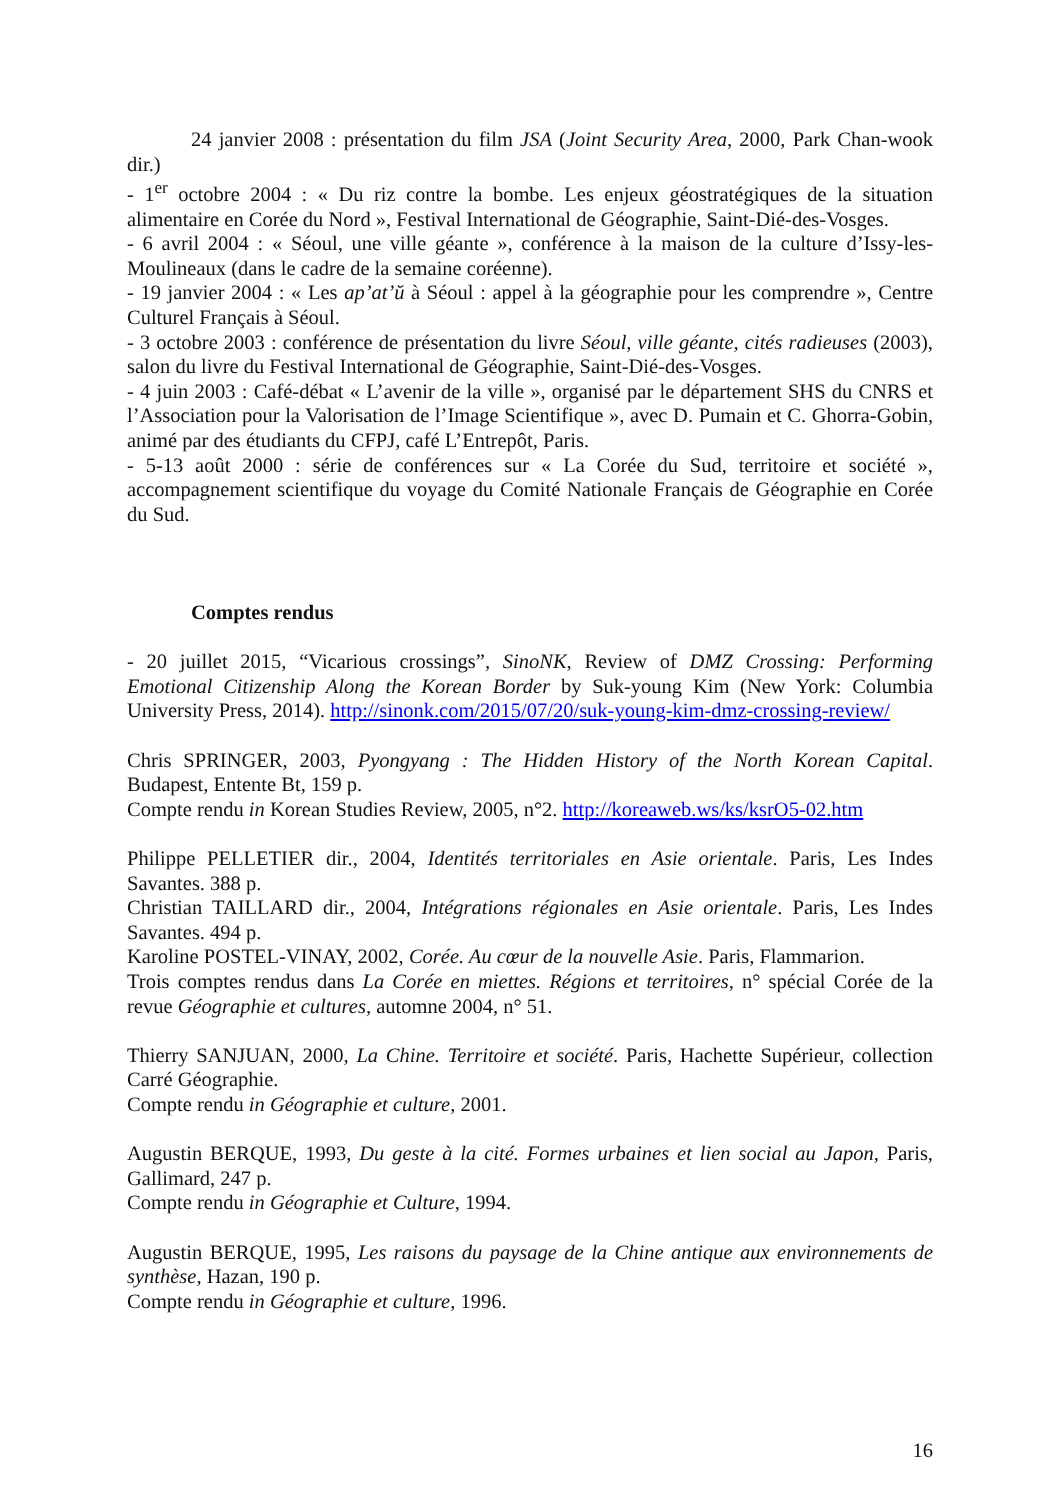24 janvier 2008 : présentation du film JSA (Joint Security Area, 2000, Park Chan-wook dir.)
- 1<sup>er</sup> octobre 2004 : « Du riz contre la bombe. Les enjeux géostratégiques de la situation alimentaire en Corée du Nord », Festival International de Géographie, Saint-Dié-des-Vosges.
- 6 avril 2004 : « Séoul, une ville géante », conférence à la maison de la culture d’Issy-les-Moulineaux (dans le cadre de la semaine coréenne).
- 19 janvier 2004 : « Les ap’at’ŭ à Séoul : appel à la géographie pour les comprendre », Centre Culturel Français à Séoul.
- 3 octobre 2003 : conférence de présentation du livre Séoul, ville géante, cités radieuses (2003), salon du livre du Festival International de Géographie, Saint-Dié-des-Vosges.
- 4 juin 2003 : Café-débat « L’avenir de la ville », organisé par le département SHS du CNRS et l’Association pour la Valorisation de l’Image Scientifique », avec D. Pumain et C. Ghorra-Gobin, animé par des étudiants du CFPJ, café L’Entrepôt, Paris.
- 5-13 août 2000 : série de conférences sur « La Corée du Sud, territoire et société », accompagnement scientifique du voyage du Comité Nationale Français de Géographie en Corée du Sud.
Comptes rendus
- 20 juillet 2015, “Vicarious crossings”, SinoNK, Review of DMZ Crossing: Performing Emotional Citizenship Along the Korean Border by Suk-young Kim (New York: Columbia University Press, 2014). http://sinonk.com/2015/07/20/suk-young-kim-dmz-crossing-review/
Chris SPRINGER, 2003, Pyongyang : The Hidden History of the North Korean Capital. Budapest, Entente Bt, 159 p.
Compte rendu in Korean Studies Review, 2005, n°2. http://koreaweb.ws/ks/ksrO5-02.htm
Philippe PELLETIER dir., 2004, Identités territoriales en Asie orientale. Paris, Les Indes Savantes. 388 p.
Christian TAILLARD dir., 2004, Intégrations régionales en Asie orientale. Paris, Les Indes Savantes. 494 p.
Karoline POSTEL-VINAY, 2002, Corée. Au cœur de la nouvelle Asie. Paris, Flammarion.
Trois comptes rendus dans La Corée en miettes. Régions et territoires, n° spécial Corée de la revue Géographie et cultures, automne 2004, n° 51.
Thierry SANJUAN, 2000, La Chine. Territoire et société. Paris, Hachette Supérieur, collection Carré Géographie.
Compte rendu in Géographie et culture, 2001.
Augustin BERQUE, 1993, Du geste à la cité. Formes urbaines et lien social au Japon, Paris, Gallimard, 247 p.
Compte rendu in Géographie et Culture, 1994.
Augustin BERQUE, 1995, Les raisons du paysage de la Chine antique aux environnements de synthèse, Hazan, 190 p.
Compte rendu in Géographie et culture, 1996.
16